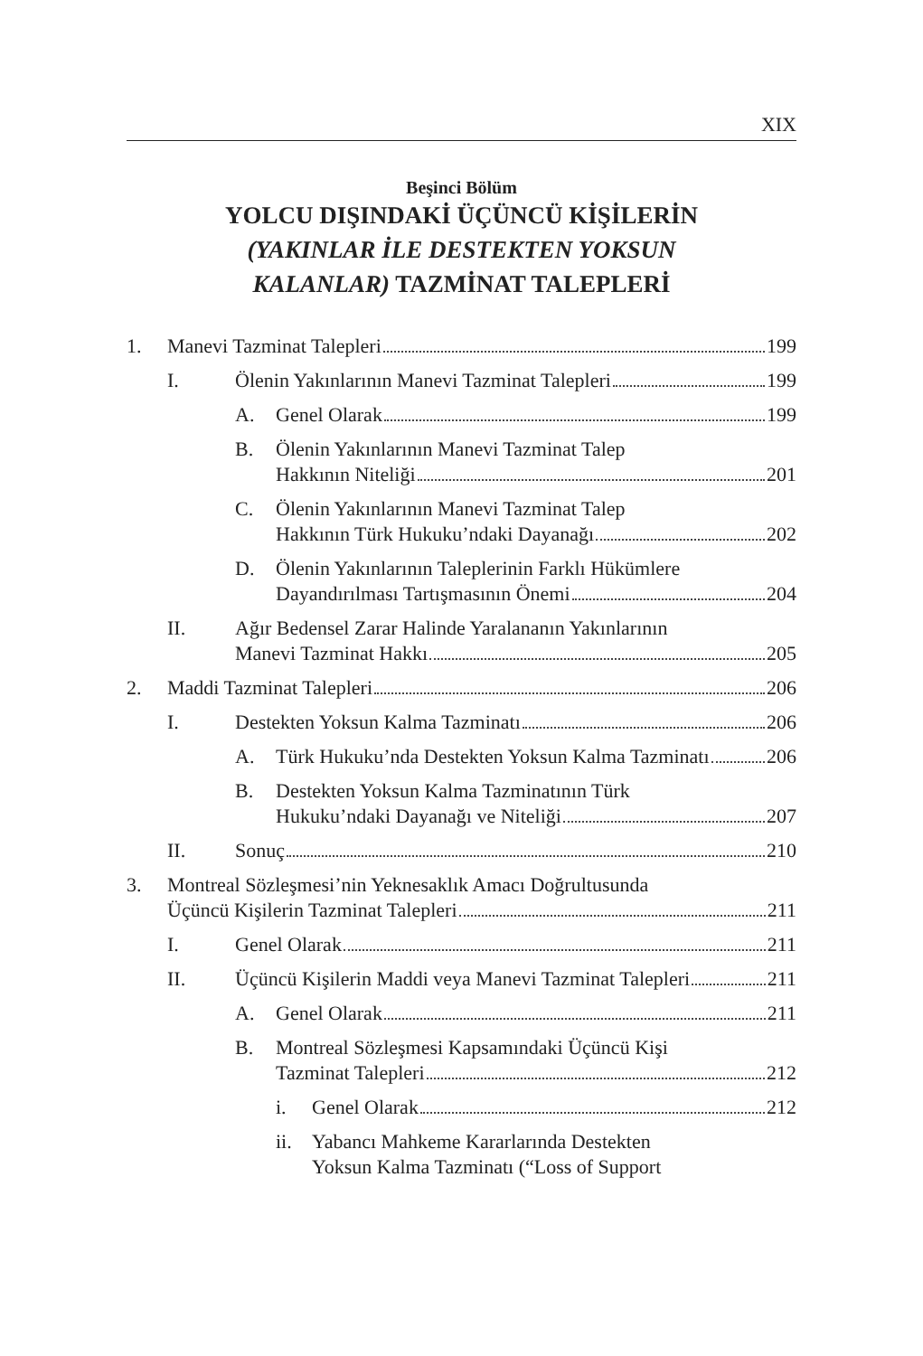XIX
Beşinci Bölüm
YOLCU DIŞINDAKİ ÜÇÜNCÜ KİŞİLERİN
(YAKINLAR İLE DESTEKTEN YOKSUN
KALANLAR) TAZMİNAT TALEPLERİ
1. Manevi Tazminat Talepleri 199
I. Ölenin Yakınlarının Manevi Tazminat Talepleri 199
A. Genel Olarak 199
B. Ölenin Yakınlarının Manevi Tazminat Talep
Hakkının Niteliği 201
C. Ölenin Yakınlarının Manevi Tazminat Talep
Hakkının Türk Hukuku’ndaki Dayanağı 202
D. Ölenin Yakınlarının Taleplerinin Farklı Hükümlere
Dayandırılması Tartışmasının Önemi 204
II. Ağır Bedensel Zarar Halinde Yaralananın Yakınlarının
Manevi Tazminat Hakkı 205
2. Maddi Tazminat Talepleri 206
I. Destekten Yoksun Kalma Tazminatı 206
A. Türk Hukuku’nda Destekten Yoksun Kalma Tazminatı 206
B. Destekten Yoksun Kalma Tazminatının Türk
Hukuku’ndaki Dayanağı ve Niteliği 207
II. Sonuç 210
3. Montreal Sözleşmesi’nin Yeknesaklık Amacı Doğrultusunda
Üçüncü Kişilerin Tazminat Talepleri 211
I. Genel Olarak 211
II. Üçüncü Kişilerin Maddi veya Manevi Tazminat Talepleri 211
A. Genel Olarak 211
B. Montreal Sözleşmesi Kapsamındaki Üçüncü Kişi
Tazminat Talepleri 212
i. Genel Olarak 212
ii. Yabancı Mahkeme Kararlarında Destekten
Yoksun Kalma Tazminatı (“Loss of Support